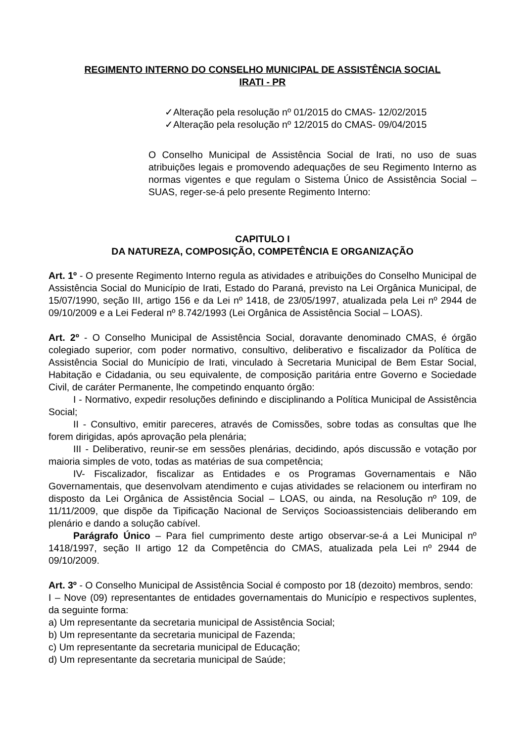REGIMENTO INTERNO DO CONSELHO MUNICIPAL DE ASSISTÊNCIA SOCIAL
IRATI - PR
✓Alteração pela resolução nº 01/2015 do CMAS- 12/02/2015
✓Alteração pela resolução nº 12/2015 do CMAS- 09/04/2015
O Conselho Municipal de Assistência Social de Irati, no uso de suas atribuições legais e promovendo adequações de seu Regimento Interno as normas vigentes e que regulam o Sistema Único de Assistência Social – SUAS, reger-se-á pelo presente Regimento Interno:
CAPITULO I
DA NATUREZA, COMPOSIÇÃO, COMPETÊNCIA E ORGANIZAÇÃO
Art. 1º - O presente Regimento Interno regula as atividades e atribuições do Conselho Municipal de Assistência Social do Município de Irati, Estado do Paraná, previsto na Lei Orgânica Municipal, de 15/07/1990, seção III, artigo 156 e da Lei nº 1418, de 23/05/1997, atualizada pela Lei nº 2944 de 09/10/2009 e a Lei Federal nº 8.742/1993 (Lei Orgânica de Assistência Social – LOAS).
Art. 2º - O Conselho Municipal de Assistência Social, doravante denominado CMAS, é órgão colegiado superior, com poder normativo, consultivo, deliberativo e fiscalizador da Política de Assistência Social do Município de Irati, vinculado à Secretaria Municipal de Bem Estar Social, Habitação e Cidadania, ou seu equivalente, de composição paritária entre Governo e Sociedade Civil, de caráter Permanente, lhe competindo enquanto órgão:
I - Normativo, expedir resoluções definindo e disciplinando a Política Municipal de Assistência Social;
II - Consultivo, emitir pareceres, através de Comissões, sobre todas as consultas que lhe forem dirigidas, após aprovação pela plenária;
III - Deliberativo, reunir-se em sessões plenárias, decidindo, após discussão e votação por maioria simples de voto, todas as matérias de sua competência;
IV- Fiscalizador, fiscalizar as Entidades e os Programas Governamentais e Não Governamentais, que desenvolvam atendimento e cujas atividades se relacionem ou interfiram no disposto da Lei Orgânica de Assistência Social – LOAS, ou ainda, na Resolução nº 109, de 11/11/2009, que dispõe da Tipificação Nacional de Serviços Socioassistenciais deliberando em plenário e dando a solução cabível.
Parágrafo Único – Para fiel cumprimento deste artigo observar-se-á a Lei Municipal nº 1418/1997, seção II artigo 12 da Competência do CMAS, atualizada pela Lei nº 2944 de 09/10/2009.
Art. 3º - O Conselho Municipal de Assistência Social é composto por 18 (dezoito) membros, sendo:
I – Nove (09) representantes de entidades governamentais do Município e respectivos suplentes, da seguinte forma:
a) Um representante da secretaria municipal de Assistência Social;
b) Um representante da secretaria municipal de Fazenda;
c) Um representante da secretaria municipal de Educação;
d) Um representante da secretaria municipal de Saúde;